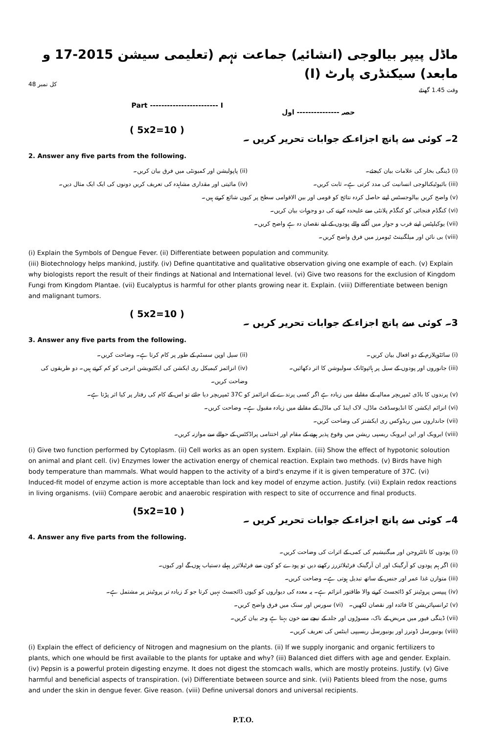ماڈل پیپر بیالوجی (انشائیہ) جماعت نہم (تعلیمی سیشن 2015-17 و مابعد) سیکنڈری پارٹ (I)
وقت 1.45 گھنٹے کل نمبر 48
Part ------------------------ I حصہ --------------- اول
2۔ کوئی سے پانچ اجزاء کے جوابات تحریر کریں ۔ ( 5x2=10 )
2. Answer any five parts from the following.
(i) ڈینگی بخار کی علامات بیان کیجئے۔ (ii) پاپولیشن اور کمیونٹی میں فرق بیان کریں۔
(iii) بائیوٹیکنالوجی انسانیت کی مدد کرتی ہے۔ ثابت کریں۔ (iv) مائیتی اور مقداری مشاہدہ کی تعریف کریں دونوں کی ایک ایک مثال دیں۔
(v) واضح کریں بیالوجسٹس اپنے حاصل کردہ نتائج کو قومی اور بین الاقوامی سطح پر کیوں شائع کرتے ہیں۔
(vi) کنگڈم فنجائی کو کنگڈم پلانٹی سے علیحدہ کرنے کی دو وجوہات بیان کریں۔
(vii) یوکیلپٹس اپنے قرب و جوار میں اُگنے والے پودوں کے لیے نقصان دہ ہے واضح کریں۔
(viii) بی نائن اور میلگنینٹ ٹیومرز میں فرق واضح کریں۔
(i) Explain the Symbols of Dengue Fever. (ii) Differentiate between population and community.
(iii) Biotechnology helps mankind, justify. (iv) Define quantitative and qualitative observation giving one example of each. (v) Explain why biologists report the result of their findings at National and International level. (vi) Give two reasons for the exclusion of Kingdom Fungi from Kingdom Plantae. (vii) Eucalyptus is harmful for other plants growing near it. Explain. (viii) Differentiate between benign and malignant tumors.
3۔ کوئی سے پانچ اجزاء کے جوابات تحریر کریں ۔ ( 5x2=10 )
3. Answer any five parts from the following.
(i) سائٹوپلازم کے دو افعال بیان کریں۔ (ii) سیل اوپن سسٹم کے طور پر کام کرتا ہے۔ وضاحت کریں۔
(iii) جانوروں اور پودوں کے سیل پر ہائپوٹانک سولیوشن کا اثر دکھائیں۔ (iv) انزائمز کیمیکل ری ایکشن کی ایکٹیویشن انرجی کو کم کرتے ہیں۔ دو طریقوں کی وضاحت کریں۔
(v) پرندوں کا باڈی ٹمپریچر ممالیہ کے مقابلے میں زیادہ ہے اگر کسی پرندے کے انزائمز کو 37C ٹمپریچر دیا جائے تو اس کے کام کی رفتار پر کیا اثر پڑتا ہے۔
(vi) انزائم ایکشن کا انڈیوسڈفٹ ماڈل، لاک اینڈ کی ماڈل کے مقابلے میں زیادہ مقبول ہے۔ وضاحت کریں۔
(vii) جانداروں میں ریڈوکس ری ایکشنز کی وضاحت کریں۔
(viii) ایروبک اور این ایروبک ریسپی ریشن میں وقوع پذیر ہونے کے مقام اور اختتامی پراڈکٹس کے حوالے سے موازنہ کریں۔
(i) Give two function performed by Cytoplasm. (ii) Cell works as an open system. Explain. (iii) Show the effect of hypotonic soloution on animal and plant cell. (iv) Enzymes lower the activation energy of chemical reaction. Explain two methods. (v) Birds have high body temperature than mammals. What would happen to the activity of a bird's enzyme if it is given temperature of 37C. (vi) Induced-fit model of enzyme action is more acceptable than lock and key model of enzyme action. Justify. (vii) Explain redox reactions in living organisms. (viii) Compare aerobic and anaerobic respiration with respect to site of occurrence and final products.
4۔ کوئی سے پانچ اجزاء کے جوابات تحریر کریں ۔ ( 5x2=10)
4. Answer any five parts from the following.
(i) پودوں کا نائٹروجن اور میگنیشیم کی کمی کے اثرات کی وضاحت کریں۔
(ii) اگر ہم پودوں کو آرگینک اور ان آرگینک فرٹیلائزرز رکھنے دیں تو پودے کو کون سے فرٹیلائزر پہلے دستیاب ہوں گے اور کیوں۔
(iii) متوازن غذا عمر اور جنس کے ساتھ تبدیل ہوتی ہے۔ وضاحت کریں۔
(iv) پیپسن پروٹینز کو ڈائجسٹ کرنے والا طاقتور انزائم ہے۔ یہ معدہ کی دیواروں کو کیوں ڈائجسٹ نہیں کرتا جو کہ زیادہ تر پروٹینز پر مشتمل ہے۔
(v) ٹرانسپائریشن کا فائدہ اور نقصان لکھیں۔ (vi) سورس اور سنک میں فرق واضح کریں۔
(vii) ڈینگی فیور میں مریض کے ناک، مسوڑوں اور جلد کے نیچے سے خون بہتا ہے وجہ بیان کریں۔
(viii) یونیورسل ڈونرز اور یونیورسل ریسیپی اینٹس کی تعریف کریں۔
(i) Explain the effect of deficiency of Nitrogen and magnesium on the plants. (ii) If we supply inorganic and organic fertilizers to plants, which one whould be first available to the plants for uptake and why? (iii) Balanced diet differs with age and gender. Explain. (iv) Pepsin is a powerful protein digesting enzyme. It does not digest the stomcach walls, which are mostly proteins. Justify. (v) Give harmful and beneficial aspects of transpiration. (vi) Differentiate between source and sink. (vii) Patients bleed from the nose, gums and under the skin in dengue fever. Give reason. (viii) Define universal donors and universal recipients.
P.T.O.